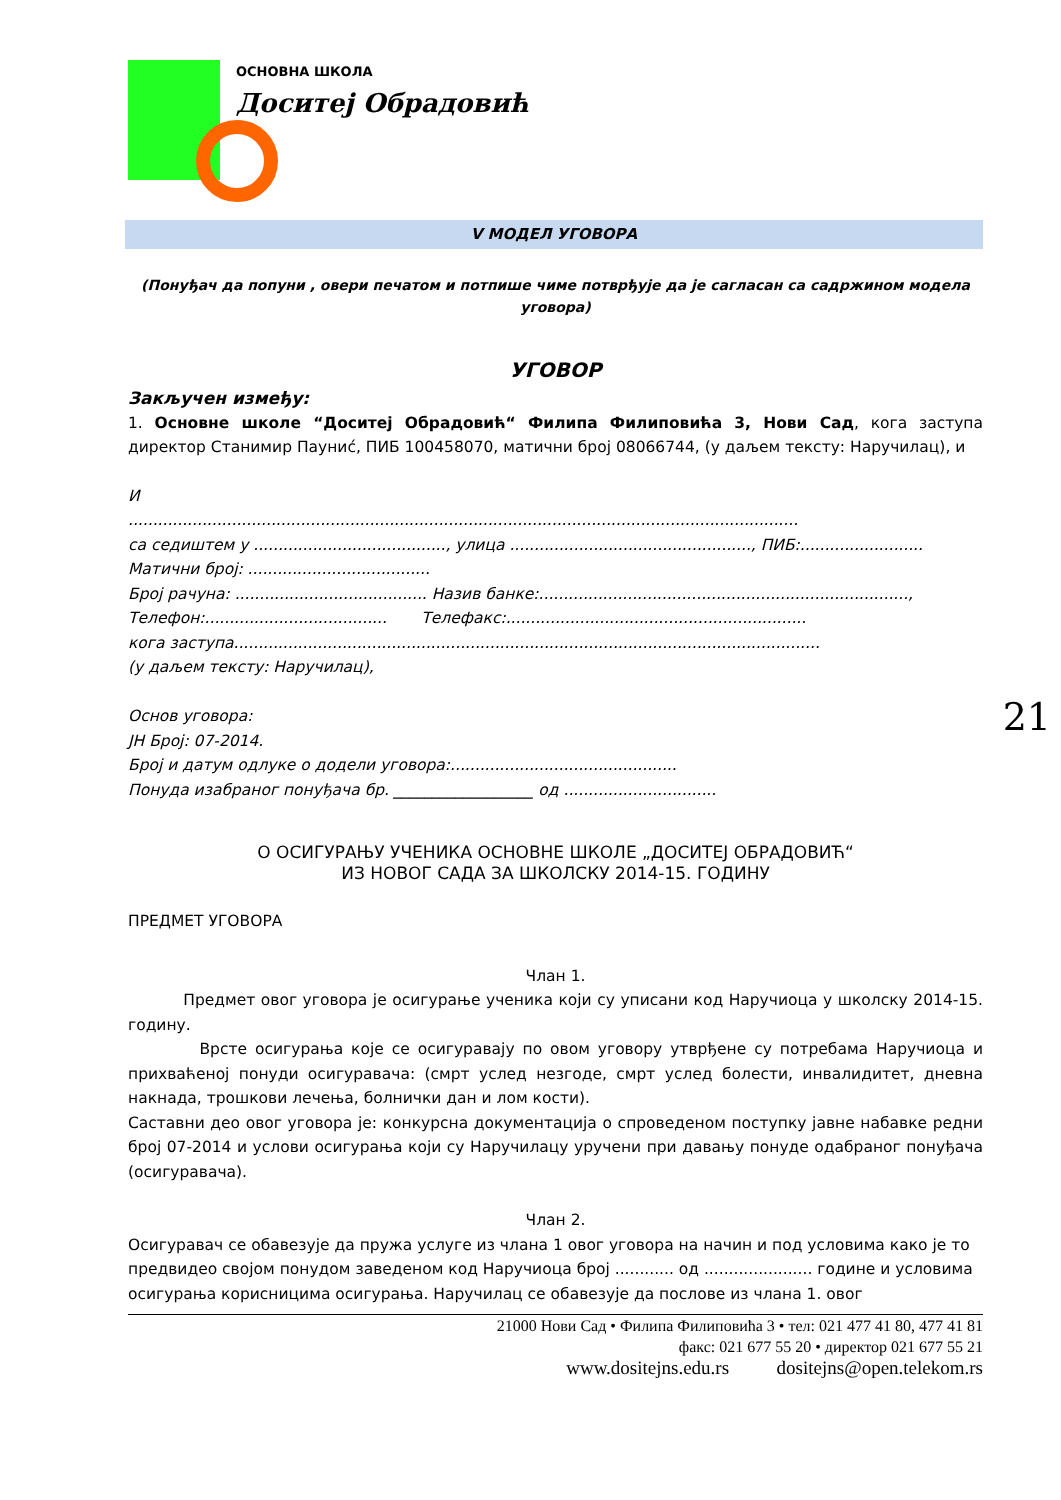ОСНОВНА ШКОЛА
Доситеј Обрадовић
V МОДЕЛ УГОВОРА
(Понуђач да попуни , овери печатом и потпише чиме потврђује да је сагласан са садржином модела уговора)
УГОВОР
Закључен између:
1. Основне школе “Доситеј Обрадовић“ Филипа Филиповића 3, Нови Сад, кога заступа директор Станимир Пауниć, ПИБ 100458070, матични број 08066744, (у даљем тексту: Наручилац), и
И
........................................................................................................................................
са седиштем у ......................................., улица ................................................., ПИБ:.........................
Матични број: .....................................
Број рачуна: ....................................... Назив банке:...........................................................................,
Телефон:..................................... Телефакс:.............................................................
кога заступа.......................................................................................................................
(у даљем тексту: Наручилац),
Основ уговора:
ЈН Број: 07-2014.
Број и датум одлуке о додели уговора:..............................................
Понуда изабраног понуђача бр. __________________ од ...............................
О ОСИГУРАЊУ УЧЕНИКА ОСНОВНЕ ШКОЛЕ „ДОСИТЕЈ ОБРАДОВИЋ“
ИЗ НОВОГ САДА ЗА ШКОЛСКУ 2014-15. ГОДИНУ
ПРЕДМЕТ УГОВОРА
Члан 1.
Предмет овог уговора је осигурање ученика који су уписани код Наручиоца у школску 2014-15. годину.
Врсте осигурања које се осигуравају по овом уговору утврђене су потребама Наручиоца и прихваћеној понуди осигуравача: (смрт услед незгоде, смрт услед болести, инвалидитет, дневна накнада, трошкови лечења, болнички дан и лом кости).
Саставни део овог уговора је: конкурсна документација о спроведеном поступку јавне набавке редни број 07-2014 и услови осигурања који су Наручилацу уручени при давању понуде одабраног понуђача (осигуравача).
Члан 2.
Осигуравач се обавезује да пружа услуге из члана 1 овог уговора на начин и под условима како је то предвидео својом понудом заведеном код Наручиоца број ............ од ...................... године и условима осигурања корисницима осигурања. Наручилац се обавезује да послове из члана 1. овог
21000 Нови Сад • Филипа Филиповића 3 • тел: 021 477 41 80, 477 41 81
факс: 021 677 55 20 • директор 021 677 55 21
www.dositejns.edu.rs dositejns@open.telekom.rs
21